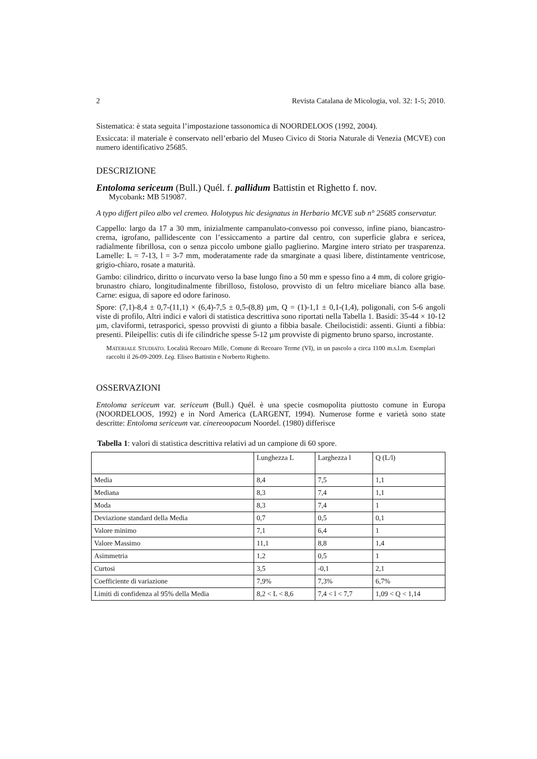2 Revista Catalana de Micologia, vol. 32: 1-5; 2010.
Sistematica: è stata seguita l’impostazione tassonomica di NOORDELOOS (1992, 2004).
Exsiccata: il materiale è conservato nell’erbario del Museo Civico di Storia Naturale di Venezia (MCVE) con numero identificativo 25685.
DESCRIZIONE
Entoloma sericeum (Bull.) Quél. f. pallidum Battistin et Righetto f. nov.
Mycobank: MB 519087.
A typo differt pileo albo vel cremeo. Holotypus hic designatus in Herbario MCVE sub n° 25685 conservatur.
Cappello: largo da 17 a 30 mm, inizialmente campanulato-convesso poi convesso, infine piano, biancastro-crema, igrofano, pallidescente con l’essiccamento a partire dal centro, con superficie glabra e sericea, radialmente fibrillosa, con o senza piccolo umbone giallo paglierino. Margine intero striato per trasparenza. Lamelle: L = 7-13, l = 3-7 mm, moderatamente rade da smarginate a quasi libere, distintamente ventricose, grigio-chiaro, rosate a maturità.
Gambo: cilindrico, diritto o incurvato verso la base lungo fino a 50 mm e spesso fino a 4 mm, di colore grigio-brunastro chiaro, longitudinalmente fibrilloso, fistoloso, provvisto di un feltro miceliare bianco alla base. Carne: esigua, di sapore ed odore farinoso.
Spore: (7,1)-8,4 ± 0,7-(11,1) × (6,4)-7,5 ± 0,5-(8,8) µm, Q = (1)-1,1 ± 0,1-(1,4), poligonali, con 5-6 angoli viste di profilo, Altri indici e valori di statistica descrittiva sono riportati nella Tabella 1. Basidi: 35-44 × 10-12 µm, claviformi, tetrasporici, spesso provvisti di giunto a fibbia basale. Cheilocistidi: assenti. Giunti a fibbia: presenti. Pileipellis: cutis di ife cilindriche spesse 5-12 µm provviste di pigmento bruno sparso, incrostante.
MATERIALE STUDIATO. Località Recoaro Mille, Comune di Recoaro Terme (VI), in un pascolo a circa 1100 m.s.l.m. Esemplari raccolti il 26-09-2009. Leg. Eliseo Battistin e Norberto Righetto.
OSSERVAZIONI
Entoloma sericeum var. sericeum (Bull.) Quél. è una specie cosmopolita piuttosto comune in Europa (NOORDELOOS, 1992) e in Nord America (LARGENT, 1994). Numerose forme e varietà sono state descritte: Entoloma sericeum var. cinereoopacum Noordel. (1980) differisce
Tabella 1: valori di statistica descrittiva relativi ad un campione di 60 spore.
| | Lunghezza L | Larghezza l | Q (L/l) |
| --- | --- | --- | --- |
| Media | 8,4 | 7,5 | 1,1 |
| Mediana | 8,3 | 7,4 | 1,1 |
| Moda | 8,3 | 7,4 | 1 |
| Deviazione standard della Media | 0,7 | 0,5 | 0,1 |
| Valore minimo | 7,1 | 6,4 | 1 |
| Valore Massimo | 11,1 | 8,8 | 1,4 |
| Asimmetria | 1,2 | 0,5 | 1 |
| Curtosi | 3,5 | -0,1 | 2,1 |
| Coefficiente di variazione | 7,9% | 7,3% | 6,7% |
| Limiti di confidenza al 95% della Media | 8,2 < L < 8,6 | 7,4 < l < 7,7 | 1,09 < Q < 1,14 |